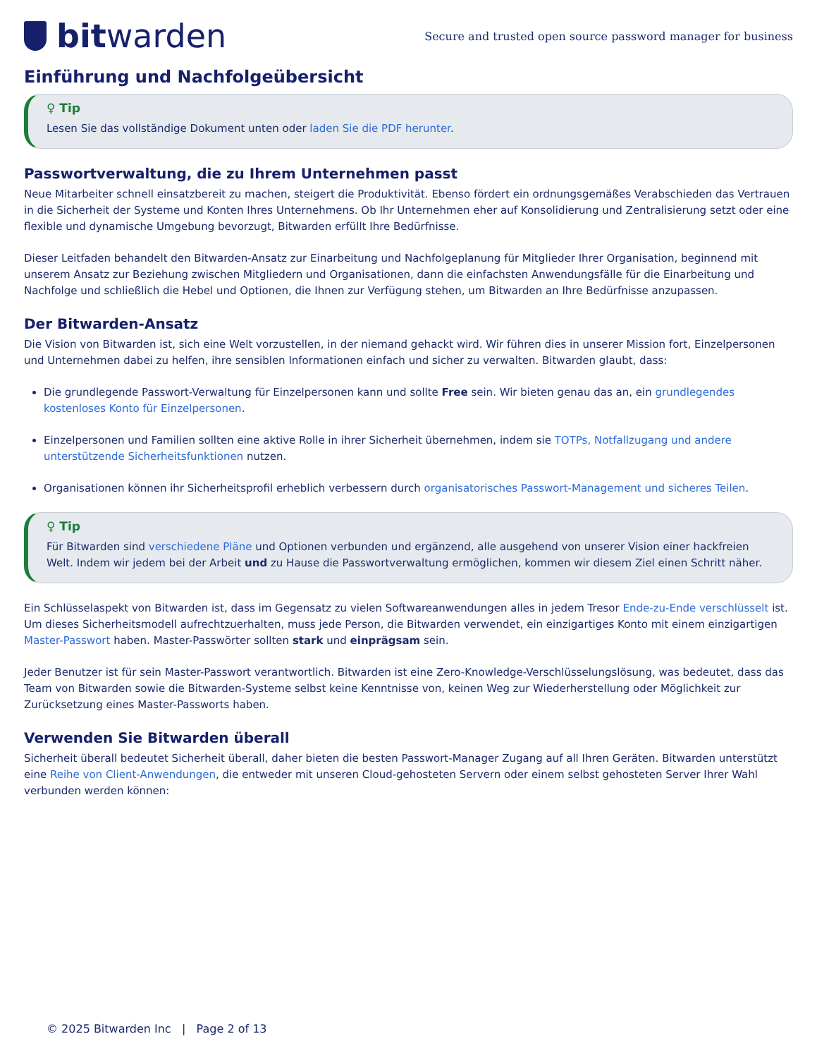bit warden
Secure and trusted open source password manager for business
Einführung und Nachfolgeübersicht
♀ Tip
Lesen Sie das vollständige Dokument unten oder laden Sie die PDF herunter.
Passwortverwaltung, die zu Ihrem Unternehmen passt
Neue Mitarbeiter schnell einsatzbereit zu machen, steigert die Produktivität. Ebenso fördert ein ordnungsgemäßes Verabschieden das Vertrauen in die Sicherheit der Systeme und Konten Ihres Unternehmens. Ob Ihr Unternehmen eher auf Konsolidierung und Zentralisierung setzt oder eine flexible und dynamische Umgebung bevorzugt, Bitwarden erfüllt Ihre Bedürfnisse.
Dieser Leitfaden behandelt den Bitwarden-Ansatz zur Einarbeitung und Nachfolgeplanung für Mitglieder Ihrer Organisation, beginnend mit unserem Ansatz zur Beziehung zwischen Mitgliedern und Organisationen, dann die einfachsten Anwendungsfälle für die Einarbeitung und Nachfolge und schließlich die Hebel und Optionen, die Ihnen zur Verfügung stehen, um Bitwarden an Ihre Bedürfnisse anzupassen.
Der Bitwarden-Ansatz
Die Vision von Bitwarden ist, sich eine Welt vorzustellen, in der niemand gehackt wird. Wir führen dies in unserer Mission fort, Einzelpersonen und Unternehmen dabei zu helfen, ihre sensiblen Informationen einfach und sicher zu verwalten. Bitwarden glaubt, dass:
Die grundlegende Passwort-Verwaltung für Einzelpersonen kann und sollte Free sein. Wir bieten genau das an, ein grundlegendes kostenloses Konto für Einzelpersonen.
Einzelpersonen und Familien sollten eine aktive Rolle in ihrer Sicherheit übernehmen, indem sie TOTPs, Notfallzugang und andere unterstützende Sicherheitsfunktionen nutzen.
Organisationen können ihr Sicherheitsprofil erheblich verbessern durch organisatorisches Passwort-Management und sicheres Teilen.
♀ Tip
Für Bitwarden sind verschiedene Pläne und Optionen verbunden und ergänzend, alle ausgehend von unserer Vision einer hackfreien Welt. Indem wir jedem bei der Arbeit und zu Hause die Passwortverwaltung ermöglichen, kommen wir diesem Ziel einen Schritt näher.
Ein Schlüsselaspekt von Bitwarden ist, dass im Gegensatz zu vielen Softwareanwendungen alles in jedem Tresor Ende-zu-Ende verschlüsselt ist. Um dieses Sicherheitsmodell aufrechtzuerhalten, muss jede Person, die Bitwarden verwendet, ein einzigartiges Konto mit einem einzigartigen Master-Passwort haben. Master-Passwörter sollten stark und einprägsam sein.
Jeder Benutzer ist für sein Master-Passwort verantwortlich. Bitwarden ist eine Zero-Knowledge-Verschlüsselungslösung, was bedeutet, dass das Team von Bitwarden sowie die Bitwarden-Systeme selbst keine Kenntnisse von, keinen Weg zur Wiederherstellung oder Möglichkeit zur Zurücksetzung eines Master-Passworts haben.
Verwenden Sie Bitwarden überall
Sicherheit überall bedeutet Sicherheit überall, daher bieten die besten Passwort-Manager Zugang auf all Ihren Geräten. Bitwarden unterstützt eine Reihe von Client-Anwendungen, die entweder mit unseren Cloud-gehosteten Servern oder einem selbst gehosteten Server Ihrer Wahl verbunden werden können:
© 2025 Bitwarden Inc | Page 2 of 13